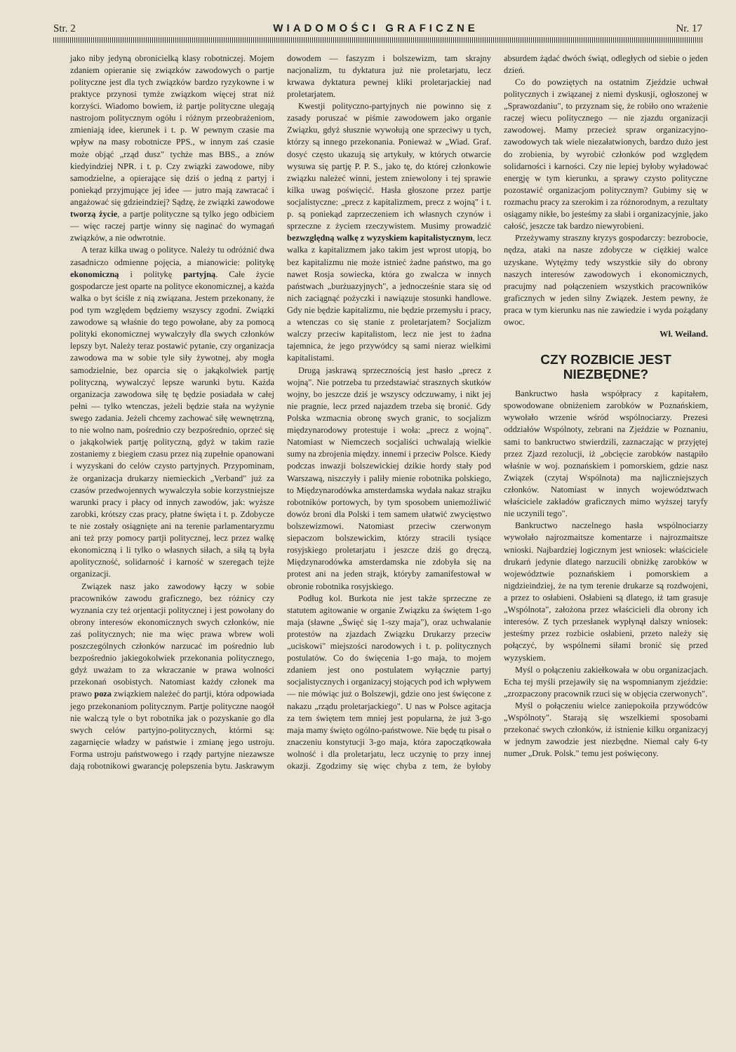Str. 2 WIADOMOŚCI GRAFICZNE Nr. 17
jako niby jedyną obronicielką klasy robotniczej. Mojem zdaniem opieranie się związków zawodowych o partje polityczne jest dla tych związków bardzo ryzykowne i w praktyce przynosi tymże związkom więcej strat niż korzyści. Wiadomo bowiem, iż partje polityczne ulegają nastrojom politycznym ogółu i różnym przeobrażeniom, zmieniają idee, kierunek i t. p. W pewnym czasie ma wpływ na masy robotnicze PPS., w innym zaś czasie może objąć „rząd dusz" tychże mas BBS., a znów kiedyindziej NPR. i t. p. Czy związki zawodowe, niby samodzielne, a opierające się dziś o jedną z partyj i poniekąd przyjmujące jej idee — jutro mają zawracać i angażować się gdzieindziej? Sądzę, że związki zawodowe tworzą życie, a partje polityczne są tylko jego odbiciem — więc raczej partje winny się naginać do wymagań związków, a nie odwrotnie.
A teraz kilka uwag o polityce. Należy tu odróżnić dwa zasadniczo odmienne pojęcia, a mianowicie: politykę ekonomiczną i politykę partyjną. Całe życie gospodarcze jest oparte na polityce ekonomicznej, a każda walka o byt ściśle z nią związana. Jestem przekonany, że pod tym względem będziemy wszyscy zgodni. Związki zawodowe są właśnie do tego powołane, aby za pomocą polityki ekonomicznej wywalczyły dla swych członków lepszy byt. Należy teraz postawić pytanie, czy organizacja zawodowa ma w sobie tyle siły żywotnej, aby mogła samodzielnie, bez oparcia się o jakąkolwiek partję polityczną, wywalczyć lepsze warunki bytu. Każda organizacja zawodowa siłę tę będzie posiadała w całej pełni — tylko wtenczas, jeżeli będzie stała na wyżynie swego zadania. Jeżeli chcemy zachować siłę wewnętrzną, to nie wolno nam, pośrednio czy bezpośrednio, oprzeć się o jakąkolwiek partję polityczną, gdyż w takim razie zostaniemy z biegiem czasu przez nią zupełnie opanowani i wyzyskani do celów czysto partyjnych. Przypominam, że organizacja drukarzy niemieckich „Verband" już za czasów przedwojennych wywalczyła sobie korzystniejsze warunki pracy i płacy od innych zawodów, jak: wyższe zarobki, krótszy czas pracy, płatne święta i t. p. Zdobycze te nie zostały osiągnięte ani na terenie parlamentaryzmu ani też przy pomocy partji politycznej, lecz przez walkę ekonomiczną i li tylko o własnych siłach, a siłą tą była apolityczność, solidarność i karność w szeregach tejże organizacji.
Związek nasz jako zawodowy łączy w sobie pracowników zawodu graficznego, bez różnicy czy wyznania czy też orjentacji politycznej i jest powołany do obrony interesów ekonomicznych swych członków, nie zaś politycznych; nie ma więc prawa wbrew woli poszczególnych członków narzucać im pośrednio lub bezpośrednio jakiegokolwiek przekonania politycznego, gdyż uważam to za wkraczanie w prawa wolności przekonań osobistych. Natomiast każdy członek ma prawo poza związkiem należeć do partji, która odpowiada jego przekonaniom politycznym. Partje polityczne naogół nie walczą tyle o byt robotnika jak o pozyskanie go dla swych celów partyjno-politycznych, którmi są: zagarnięcie władzy w państwie i zmianę jego ustroju. Forma ustroju państwowego i rządy partyjne niezawsze dają robotnikowi gwarancję polepszenia bytu. Jaskrawym dowodem — faszyzm i bolszewizm, tam skrajny nacjonalizm, tu dyktatura już nie proletarjatu, lecz krwawa dyktatura pewnej kliki proletarjackiej nad proletarjatem.
Kwestji polityczno-partyjnych nie powinno się z zasady poruszać w piśmie zawodowem jako organie Związku, gdyż słusznie wywołują one sprzeciwy u tych, którzy są innego przekonania. Ponieważ w „Wiad. Graf. dosyć często ukazują się artykuły, w których otwarcie wysuwa się partję P. P. S., jako tę, do której członkowie związku należeć winni, jestem zniewolony i tej sprawie kilka uwag poświęcić. Hasła głoszone przez partje socjalistyczne: „precz z kapitalizmem, precz z wojną" i t. p. są poniekąd zaprzeczeniem ich własnych czynów i sprzeczne z życiem rzeczywistem. Musimy prowadzić bezwzględną walkę z wyzyskiem kapitalistycznym, lecz walka z kapitalizmem jako takim jest wprost utopją, bo bez kapitalizmu nie może istnieć żadne państwo, ma go nawet Rosja sowiecka, która go zwalcza w innych państwach „burżuazyjnych", a jednocześnie stara się od nich zaciągnąć pożyczki i nawiązuje stosunki handlowe. Gdy nie będzie kapitalizmu, nie będzie przemysłu i pracy, a wtenczas co się stanie z proletarjatem? Socjalizm walczy przeciw kapitalistom, lecz nie jest to żadna tajemnica, że jego przywódcy są sami nieraz wielkimi kapitalistami.
Drugą jaskrawą sprzecznością jest hasło „precz z wojną". Nie potrzeba tu przedstawiać strasznych skutków wojny, bo jeszcze dziś je wszyscy odczuwamy, i nikt jej nie pragnie, lecz przed najazdem trzeba się bronić. Gdy Polska wzmacnia obronę swych granic, to socjalizm międzynarodowy protestuje i woła: „precz z wojną". Natomiast w Niemczech socjaliści uchwalają wielkie sumy na zbrojenia między. innemi i przeciw Polsce. Kiedy podczas inwazji bolszewickiej dzikie hordy stały pod Warszawą, niszczyły i paliły mienie robotnika polskiego, to Międzynarodówka amsterdamska wydała nakaz strajku robotników portowych, by tym sposobem uniemożliwić dowóz broni dla Polski i tem samem ułatwić zwycięstwo bolszewizmowi. Natomiast przeciw czerwonym siepaczom bolszewickim, którzy stracili tysiące rosyjskiego proletarjatu i jeszcze dziś go dręczą, Międzynarodówka amsterdamska nie zdobyła się na protest ani na jeden strajk, któryby zamanifestował w obronie robotnika rosyjskiego.
Podług kol. Burkota nie jest także sprzeczne ze statutem agitowanie w organie Związku za świętem 1-go maja (sławne „Święć się 1-szy maja"), oraz uchwalanie protestów na zjazdach Związku Drukarzy przeciw „uciskowi" miejszości narodowych i t. p. politycznych postulatów. Co do święcenia 1-go maja, to mojem zdaniem jest ono postulatem wyłącznie partyj socjalistycznych i organizacyj stojących pod ich wpływem — nie mówiąc już o Bolszewji, gdzie ono jest święcone z nakazu „rządu proletarjackiego". U nas w Polsce agitacja za tem świętem tem mniej jest popularna, że już 3-go maja mamy święto ogólno-państwowe. Nie będę tu pisał o znaczeniu konstytucji 3-go maja, która zapoczątkowała wolność i dla proletarjatu, lecz uczynię to przy innej okazji. Zgodzimy się więc chyba z tem, że byłoby absurdem żądać dwóch świąt, odległych od siebie o jeden dzień.
Co do powziętych na ostatnim Zjeździe uchwał politycznych i związanej z niemi dyskusji, ogłoszonej w „Sprawozdaniu", to przyznam się, że robiło ono wrażenie raczej wiecu politycznego — nie zjazdu organizacji zawodowej. Mamy przecież spraw organizacyjno-zawodowych tak wiele niezałatwionych, bardzo dużo jest do zrobienia, by wyrobić członków pod względem solidarności i karności. Czy nie lepiej byłoby wyładować energję w tym kierunku, a sprawy czysto polityczne pozostawić organizacjom politycznym? Gubimy się w rozmachu pracy za szerokim i za różnorodnym, a rezultaty osiągamy nikłe, bo jesteśmy za słabi i organizacyjnie, jako całość, jeszcze tak bardzo niewyrobieni.
Przeżywamy straszny kryzys gospodarczy: bezrobocie, nędza, ataki na nasze zdobycze w ciężkiej walce uzyskane. Wytężmy tedy wszystkie siły do obrony naszych interesów zawodowych i ekonomicznych, pracujmy nad połączeniem wszystkich pracowników graficznych w jeden silny Związek. Jestem pewny, że praca w tym kierunku nas nie zawiedzie i wyda pożądany owoc.
Wł. Weiland.
CZY ROZBICIE JEST NIEZBĘDNE?
Bankructwo hasła współpracy z kapitałem, spowodowane obniżeniem zarobków w Poznańskiem, wywołało wrzenie wśród wspólnociarzy. Prezesi oddziałów Wspólnoty, zebrani na Zjeździe w Poznaniu, sami to bankructwo stwierdzili, zaznaczając w przyjętej przez Zjazd rezolucji, iż „obcięcie zarobków nastąpiło właśnie w woj. poznańskiem i pomorskiem, gdzie nasz Związek (czytaj Wspólnota) ma najliczniejszych członków. Natomiast w innych województwach właściciele zakładów graficznych mimo wyższej taryfy nie uczynili tego".
Bankructwo naczelnego hasła wspólnociarzy wywołało najrozmaitsze komentarze i najrozmaitsze wnioski. Najbardziej logicznym jest wniosek: właściciele drukarń jedynie dlatego narzucili obniżkę zarobków w województwie poznańskiem i pomorskiem a nigdzieindziej, że na tym terenie drukarze są rozdwojeni, a przez to osłabieni. Osłabieni są dlatego, iż tam grasuje „Wspólnota", założona przez właścicieli dla obrony ich interesów. Z tych przesłanek wypłynął dalszy wniosek: jesteśmy przez rozbicie osłabieni, przeto należy się połączyć, by wspólnemi siłami bronić się przed wyzyskiem.
Myśl o połączeniu zakiełkowała w obu organizacjach. Echa tej myśli przejawiły się na wspomnianym zjeździe: „zrozpaczony pracownik rzuci się w objęcia czerwonych".
Myśl o połączeniu wielce zaniepokoiła przywódców „Wspólnoty". Starają się wszelkiemi sposobami przekonać swych członków, iż istnienie kilku organizacyj w jednym zawodzie jest niezbędne. Niemal cały 6-ty numer „Druk. Polsk." temu jest poświęcony.